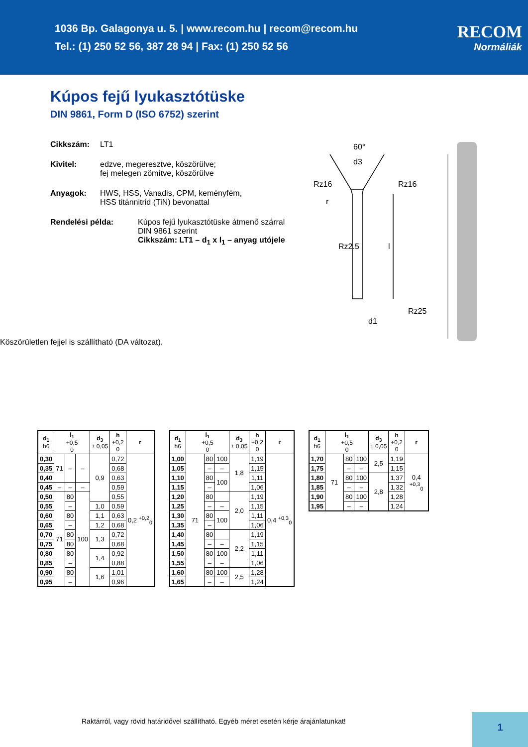1036 Bp. Galagonya u. 5. | www.recom.hu | recom@recom.hu
Tel.: (1) 250 52 56, 387 28 94 | Fax: (1) 250 52 56
RECOM
Normáliák
Kúpos fejű lyukasztótüske
DIN 9861, Form D (ISO 6752) szerint
Cikkszám: LT1
Kivitel: edzve, megeresztve, köszörülve;
fej melegen zömítve, köszörülve
Anyagok: HWS, HSS, Vanadis, CPM, keményfém,
HSS titánnitrid (TiN) bevonattal
Rendelési példa: Kúpos fejű lyukasztótüske átmenő szárral
DIN 9861 szerint
Cikkszám: LT1 – d<sub>1</sub> x l<sub>1</sub> – anyag utójele
60°
d3
Rz16
Rz16
r
Rz25
d1
l
Rz2.5
Köszörületlen fejjel is szállítható (DA változat).
| d<sub>1</sub> h6 | l<sub>1</sub> +0,5 0 | | | d<sub>3</sub> ± 0,05 | h +0,2 0 | r |
| --- | --- | --- | --- | --- | --- | --- |
| 0,30 | 71 | – | – | 0,9 | 0,72 | 0,2 <sup>+0,2</sup><sub>0</sub> |
| 0,35 | | | | | 0,68 | |
| 0,40 | | | | | 0,63 | |
| 0,45 | – | – | – | | 0,59 | |
| 0,50 | 71 | 80 | 100 | | 0,55 | |
| 0,55 | | – | | 1,0 | 0,59 | |
| 0,60 | | 80 | | 1,1 | 0,63 | |
| 0,65 | | – | | 1,2 | 0,68 | |
| 0,70 | | 80 | | 1,3 | 0,72 | |
| 0,75 | | 80 | | | 0,68 | |
| 0,80 | | 80 | | 1,4 | 0,92 | |
| 0,85 | | – | | | 0,88 | |
| 0,90 | | 80 | | 1,6 | 1,01 | |
| 0,95 | | – | | | 0,96 | |
| d<sub>1</sub> h6 | l<sub>1</sub> +0,5 0 | | | d<sub>3</sub> ± 0,05 | h +0,2 0 | r |
| --- | --- | --- | --- | --- | --- | --- |
| 1,00 | 71 | 80 | 100 | 1,8 | 1,19 | 0,4 <sup>+0,3</sup><sub>0</sub> |
| 1,05 | | – | – | | 1,15 | |
| 1,10 | | 80 | 100 | | 1,11 | |
| 1,15 | | – | | | 1,06 | |
| 1,20 | | 80 | | 2,0 | 1,19 | |
| 1,25 | | – | – | | 1,15 | |
| 1,30 | | 80 | 100 | | 1,11 | |
| 1,35 | | – | | | 1,06 | |
| 1,40 | | 80 | | 2,2 | 1,19 | |
| 1,45 | | – | – | | 1,15 | |
| 1,50 | | 80 | 100 | | 1,11 | |
| 1,55 | | – | – | | 1,06 | |
| 1,60 | | 80 | 100 | 2,5 | 1,28 | |
| 1,65 | | – | – | | 1,24 | |
| d<sub>1</sub> h6 | l<sub>1</sub> +0,5 0 | | | d<sub>3</sub> ± 0,05 | h +0,2 0 | r |
| --- | --- | --- | --- | --- | --- | --- |
| 1,70 | 71 | 80 | 100 | 2,5 | 1,19 | 0,4 <sup>+0,3</sup><sub>0</sub> |
| 1,75 | | – | – | | 1,15 | |
| 1,80 | | 80 | 100 | 2,8 | 1,37 | |
| 1,85 | | – | – | | 1,32 | |
| 1,90 | | 80 | 100 | | 1,28 | |
| 1,95 | | – | – | | 1,24 | |
Raktárról, vagy rövid határidővel szállítható. Egyéb méret esetén kérje árajánlatunkat!
1